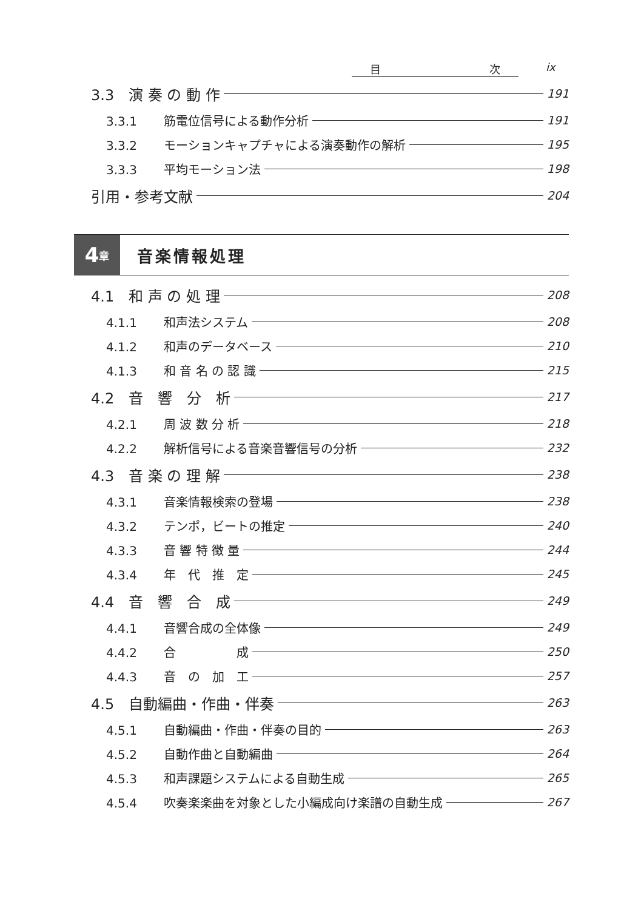目 次 ix
3.3　演 奏 の 動 作 191
3.3.1 筋電位信号による動作分析 191
3.3.2 モーションキャプチャによる演奏動作の解析 195
3.3.3 平均モーション法 198
引用・参考文献 204
4 章
音楽情報処理
4.1　和 声 の 処 理 208
4.1.1 和声法システム 208
4.1.2 和声のデータベース 210
4.1.3 和 音 名 の 認 識 215
4.2　音　響　分　析 217
4.2.1 周 波 数 分 析 218
4.2.2 解析信号による音楽音響信号の分析 232
4.3　音 楽 の 理 解 238
4.3.1 音楽情報検索の登場 238
4.3.2 テンポ，ビートの推定 240
4.3.3 音 響 特 徴 量 244
4.3.4 年　代　推　定 245
4.4　音　響　合　成 249
4.4.1 音響合成の全体像 249
4.4.2 合　　　　　成 250
4.4.3 音　の　加　工 257
4.5　自動編曲・作曲・伴奏 263
4.5.1 自動編曲・作曲・伴奏の目的 263
4.5.2 自動作曲と自動編曲 264
4.5.3 和声課題システムによる自動生成 265
4.5.4 吹奏楽楽曲を対象とした小編成向け楽譜の自動生成 267